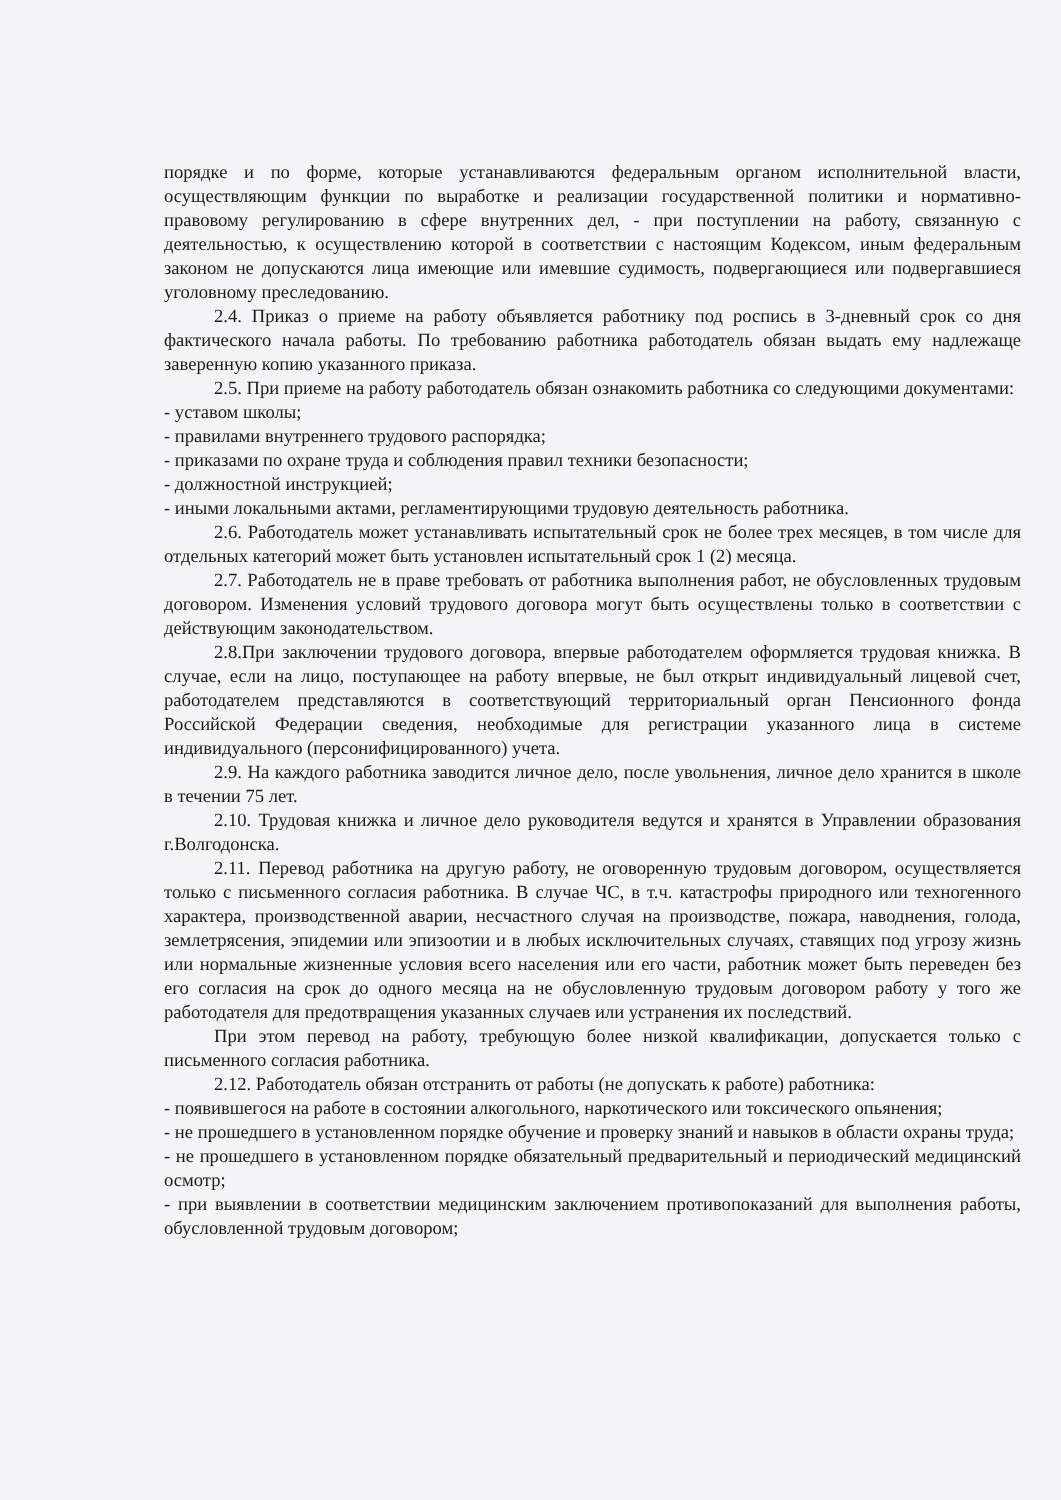порядке и по форме, которые устанавливаются федеральным органом исполнительной власти, осуществляющим функции по выработке и реализации государственной политики и нормативно-правовому регулированию в сфере внутренних дел, - при поступлении на работу, связанную с деятельностью, к осуществлению которой в соответствии с настоящим Кодексом, иным федеральным законом не допускаются лица имеющие или имевшие судимость, подвергающиеся или подвергавшиеся уголовному преследованию.
2.4. Приказ о приеме на работу объявляется работнику под роспись в 3-дневный срок со дня фактического начала работы. По требованию работника работодатель обязан выдать ему надлежаще заверенную копию указанного приказа.
2.5. При приеме на работу работодатель обязан ознакомить работника со следующими документами:
- уставом школы;
- правилами внутреннего трудового распорядка;
- приказами по охране труда и соблюдения правил техники безопасности;
- должностной инструкцией;
- иными локальными актами, регламентирующими трудовую деятельность работника.
2.6. Работодатель может устанавливать испытательный срок не более трех месяцев, в том числе для отдельных категорий может быть установлен испытательный срок 1 (2) месяца.
2.7. Работодатель не в праве требовать от работника выполнения работ, не обусловленных трудовым договором. Изменения условий трудового договора могут быть осуществлены только в соответствии с действующим законодательством.
2.8.При заключении трудового договора, впервые работодателем оформляется трудовая книжка. В случае, если на лицо, поступающее на работу впервые, не был открыт индивидуальный лицевой счет, работодателем представляются в соответствующий территориальный орган Пенсионного фонда Российской Федерации сведения, необходимые для регистрации указанного лица в системе индивидуального (персонифицированного) учета.
2.9. На каждого работника заводится личное дело, после увольнения, личное дело хранится в школе в течении 75 лет.
2.10. Трудовая книжка и личное дело руководителя ведутся и хранятся в Управлении образования г.Волгодонска.
2.11. Перевод работника на другую работу, не оговоренную трудовым договором, осуществляется только с письменного согласия работника. В случае ЧС, в т.ч. катастрофы природного или техногенного характера, производственной аварии, несчастного случая на производстве, пожара, наводнения, голода, землетрясения, эпидемии или эпизоотии и в любых исключительных случаях, ставящих под угрозу жизнь или нормальные жизненные условия всего населения или его части, работник может быть переведен без его согласия на срок до одного месяца на не обусловленную трудовым договором работу у того же работодателя для предотвращения указанных случаев или устранения их последствий.
При этом перевод на работу, требующую более низкой квалификации, допускается только с письменного согласия работника.
2.12. Работодатель обязан отстранить от работы (не допускать к работе) работника:
- появившегося на работе в состоянии алкогольного, наркотического или токсического опьянения;
- не прошедшего в установленном порядке обучение и проверку знаний и навыков в области охраны труда;
- не прошедшего в установленном порядке обязательный предварительный и периодический медицинский осмотр;
- при выявлении в соответствии медицинским заключением противопоказаний для выполнения работы, обусловленной трудовым договором;